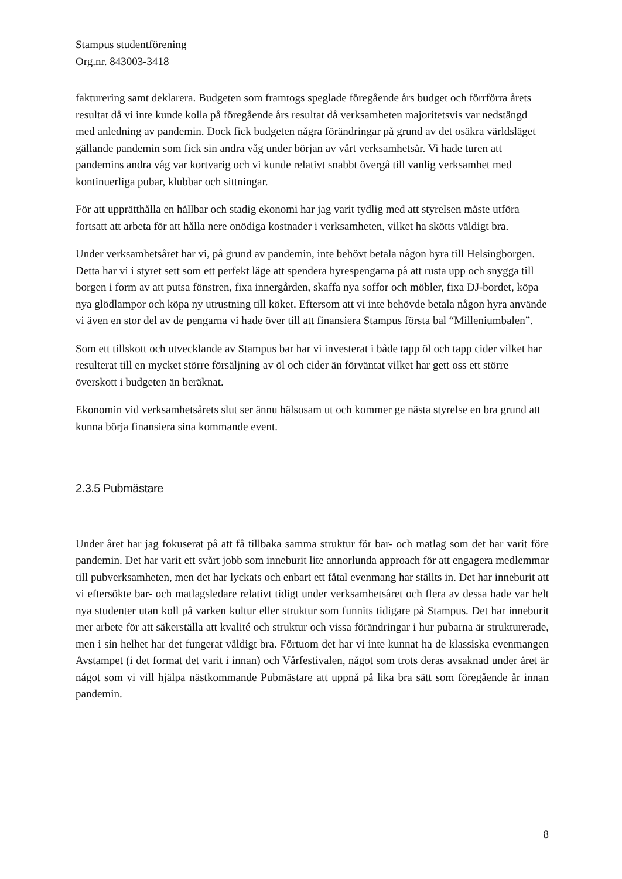Stampus studentförening
Org.nr. 843003-3418
fakturering samt deklarera. Budgeten som framtogs speglade föregående års budget och förrförra årets resultat då vi inte kunde kolla på föregående års resultat då verksamheten majoritetsvis var nedstängd med anledning av pandemin. Dock fick budgeten några förändringar på grund av det osäkra världsläget gällande pandemin som fick sin andra våg under början av vårt verksamhetsår. Vi hade turen att pandemins andra våg var kortvarig och vi kunde relativt snabbt övergå till vanlig verksamhet med kontinuerliga pubar, klubbar och sittningar.
För att upprätthålla en hållbar och stadig ekonomi har jag varit tydlig med att styrelsen måste utföra fortsatt att arbeta för att hålla nere onödiga kostnader i verksamheten, vilket ha skötts väldigt bra.
Under verksamhetsåret har vi, på grund av pandemin, inte behövt betala någon hyra till Helsingborgen. Detta har vi i styret sett som ett perfekt läge att spendera hyrespengarna på att rusta upp och snygga till borgen i form av att putsa fönstren, fixa innergården, skaffa nya soffor och möbler, fixa DJ-bordet, köpa nya glödlampor och köpa ny utrustning till köket. Eftersom att vi inte behövde betala någon hyra använde vi även en stor del av de pengarna vi hade över till att finansiera Stampus första bal “Milleniumbalen”.
Som ett tillskott och utvecklande av Stampus bar har vi investerat i både tapp öl och tapp cider vilket har resulterat till en mycket större försäljning av öl och cider än förväntat vilket har gett oss ett större överskott i budgeten än beräknat.
Ekonomin vid verksamhetsårets slut ser ännu hälsosam ut och kommer ge nästa styrelse en bra grund att kunna börja finansiera sina kommande event.
2.3.5 Pubmästare
Under året har jag fokuserat på att få tillbaka samma struktur för bar- och matlag som det har varit före pandemin. Det har varit ett svårt jobb som inneburit lite annorlunda approach för att engagera medlemmar till pubverksamheten, men det har lyckats och enbart ett fåtal evenmang har ställts in. Det har inneburit att vi eftersökte bar- och matlagsledare relativt tidigt under verksamhetsåret och flera av dessa hade var helt nya studenter utan koll på varken kultur eller struktur som funnits tidigare på Stampus. Det har inneburit mer arbete för att säkerställa att kvalité och struktur och vissa förändringar i hur pubarna är strukturerade, men i sin helhet har det fungerat väldigt bra. Förtuom det har vi inte kunnat ha de klassiska evenmangen Avstampet (i det format det varit i innan) och Vårfestivalen, något som trots deras avsaknad under året är något som vi vill hjälpa nästkommande Pubmästare att uppnå på lika bra sätt som föregående år innan pandemin.
8